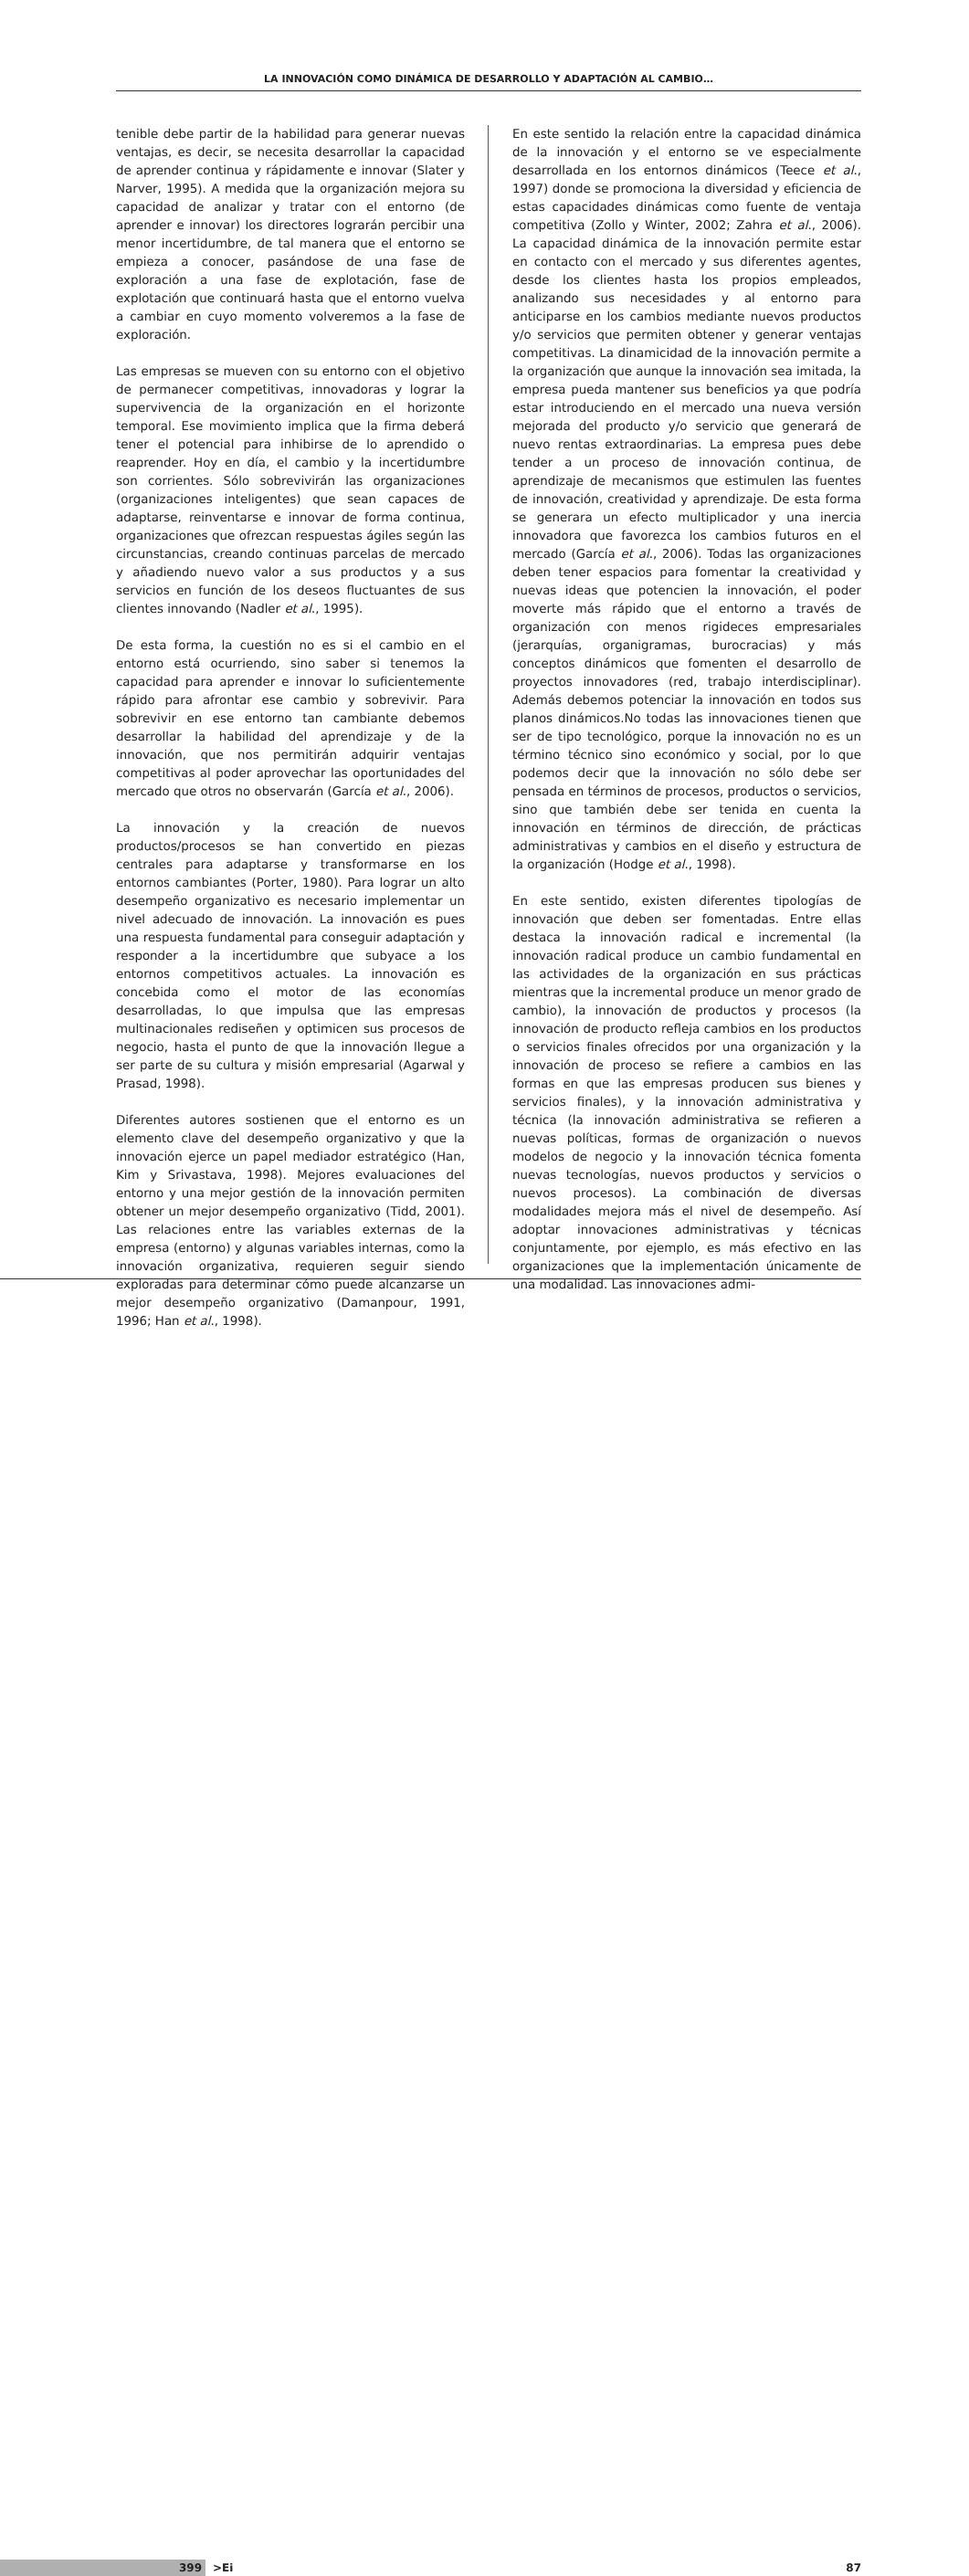LA INNOVACIÓN COMO DINÁMICA DE DESARROLLO Y ADAPTACIÓN AL CAMBIO…
tenible debe partir de la habilidad para generar nuevas ventajas, es decir, se necesita desarrollar la capacidad de aprender continua y rápidamente e innovar (Slater y Narver, 1995). A medida que la organización mejora su capacidad de analizar y tratar con el entorno (de aprender e innovar) los directores lograrán percibir una menor incertidumbre, de tal manera que el entorno se empieza a conocer, pasándose de una fase de exploración a una fase de explotación, fase de explotación que continuará hasta que el entorno vuelva a cambiar en cuyo momento volveremos a la fase de exploración.
Las empresas se mueven con su entorno con el objetivo de permanecer competitivas, innovadoras y lograr la supervivencia de la organización en el horizonte temporal. Ese movimiento implica que la firma deberá tener el potencial para inhibirse de lo aprendido o reaprender. Hoy en día, el cambio y la incertidumbre son corrientes. Sólo sobrevivirán las organizaciones (organizaciones inteligentes) que sean capaces de adaptarse, reinventarse e innovar de forma continua, organizaciones que ofrezcan respuestas ágiles según las circunstancias, creando continuas parcelas de mercado y añadiendo nuevo valor a sus productos y a sus servicios en función de los deseos fluctuantes de sus clientes innovando (Nadler et al., 1995).
De esta forma, la cuestión no es si el cambio en el entorno está ocurriendo, sino saber si tenemos la capacidad para aprender e innovar lo suficientemente rápido para afrontar ese cambio y sobrevivir. Para sobrevivir en ese entorno tan cambiante debemos desarrollar la habilidad del aprendizaje y de la innovación, que nos permitirán adquirir ventajas competitivas al poder aprovechar las oportunidades del mercado que otros no observarán (García et al., 2006).
La innovación y la creación de nuevos productos/procesos se han convertido en piezas centrales para adaptarse y transformarse en los entornos cambiantes (Porter, 1980). Para lograr un alto desempeño organizativo es necesario implementar un nivel adecuado de innovación. La innovación es pues una respuesta fundamental para conseguir adaptación y responder a la incertidumbre que subyace a los entornos competitivos actuales. La innovación es concebida como el motor de las economías desarrolladas, lo que impulsa que las empresas multinacionales rediseñen y optimicen sus procesos de negocio, hasta el punto de que la innovación llegue a ser parte de su cultura y misión empresarial (Agarwal y Prasad, 1998).
Diferentes autores sostienen que el entorno es un elemento clave del desempeño organizativo y que la innovación ejerce un papel mediador estratégico (Han, Kim y Srivastava, 1998). Mejores evaluaciones del entorno y una mejor gestión de la innovación permiten obtener un mejor desempeño organizativo (Tidd, 2001). Las relaciones entre las variables externas de la empresa (entorno) y algunas variables internas, como la innovación organizativa, requieren seguir siendo exploradas para determinar cómo puede alcanzarse un mejor desempeño organizativo (Damanpour, 1991, 1996; Han et al., 1998).
En este sentido la relación entre la capacidad dinámica de la innovación y el entorno se ve especialmente desarrollada en los entornos dinámicos (Teece et al., 1997) donde se promociona la diversidad y eficiencia de estas capacidades dinámicas como fuente de ventaja competitiva (Zollo y Winter, 2002; Zahra et al., 2006). La capacidad dinámica de la innovación permite estar en contacto con el mercado y sus diferentes agentes, desde los clientes hasta los propios empleados, analizando sus necesidades y al entorno para anticiparse en los cambios mediante nuevos productos y/o servicios que permiten obtener y generar ventajas competitivas. La dinamicidad de la innovación permite a la organización que aunque la innovación sea imitada, la empresa pueda mantener sus beneficios ya que podría estar introduciendo en el mercado una nueva versión mejorada del producto y/o servicio que generará de nuevo rentas extraordinarias. La empresa pues debe tender a un proceso de innovación continua, de aprendizaje de mecanismos que estimulen las fuentes de innovación, creatividad y aprendizaje. De esta forma se generara un efecto multiplicador y una inercia innovadora que favorezca los cambios futuros en el mercado (García et al., 2006). Todas las organizaciones deben tener espacios para fomentar la creatividad y nuevas ideas que potencien la innovación, el poder moverte más rápido que el entorno a través de organización con menos rigideces empresariales (jerarquías, organigramas, burocracias) y más conceptos dinámicos que fomenten el desarrollo de proyectos innovadores (red, trabajo interdisciplinar). Además debemos potenciar la innovación en todos sus planos dinámicos.No todas las innovaciones tienen que ser de tipo tecnológico, porque la innovación no es un término técnico sino económico y social, por lo que podemos decir que la innovación no sólo debe ser pensada en términos de procesos, productos o servicios, sino que también debe ser tenida en cuenta la innovación en términos de dirección, de prácticas administrativas y cambios en el diseño y estructura de la organización (Hodge et al., 1998).
En este sentido, existen diferentes tipologías de innovación que deben ser fomentadas. Entre ellas destaca la innovación radical e incremental (la innovación radical produce un cambio fundamental en las actividades de la organización en sus prácticas mientras que la incremental produce un menor grado de cambio), la innovación de productos y procesos (la innovación de producto refleja cambios en los productos o servicios finales ofrecidos por una organización y la innovación de proceso se refiere a cambios en las formas en que las empresas producen sus bienes y servicios finales), y la innovación administrativa y técnica (la innovación administrativa se refieren a nuevas políticas, formas de organización o nuevos modelos de negocio y la innovación técnica fomenta nuevas tecnologías, nuevos productos y servicios o nuevos procesos). La combinación de diversas modalidades mejora más el nivel de desempeño. Así adoptar innovaciones administrativas y técnicas conjuntamente, por ejemplo, es más efectivo en las organizaciones que la implementación únicamente de una modalidad. Las innovaciones admi-
399 >Ei 87